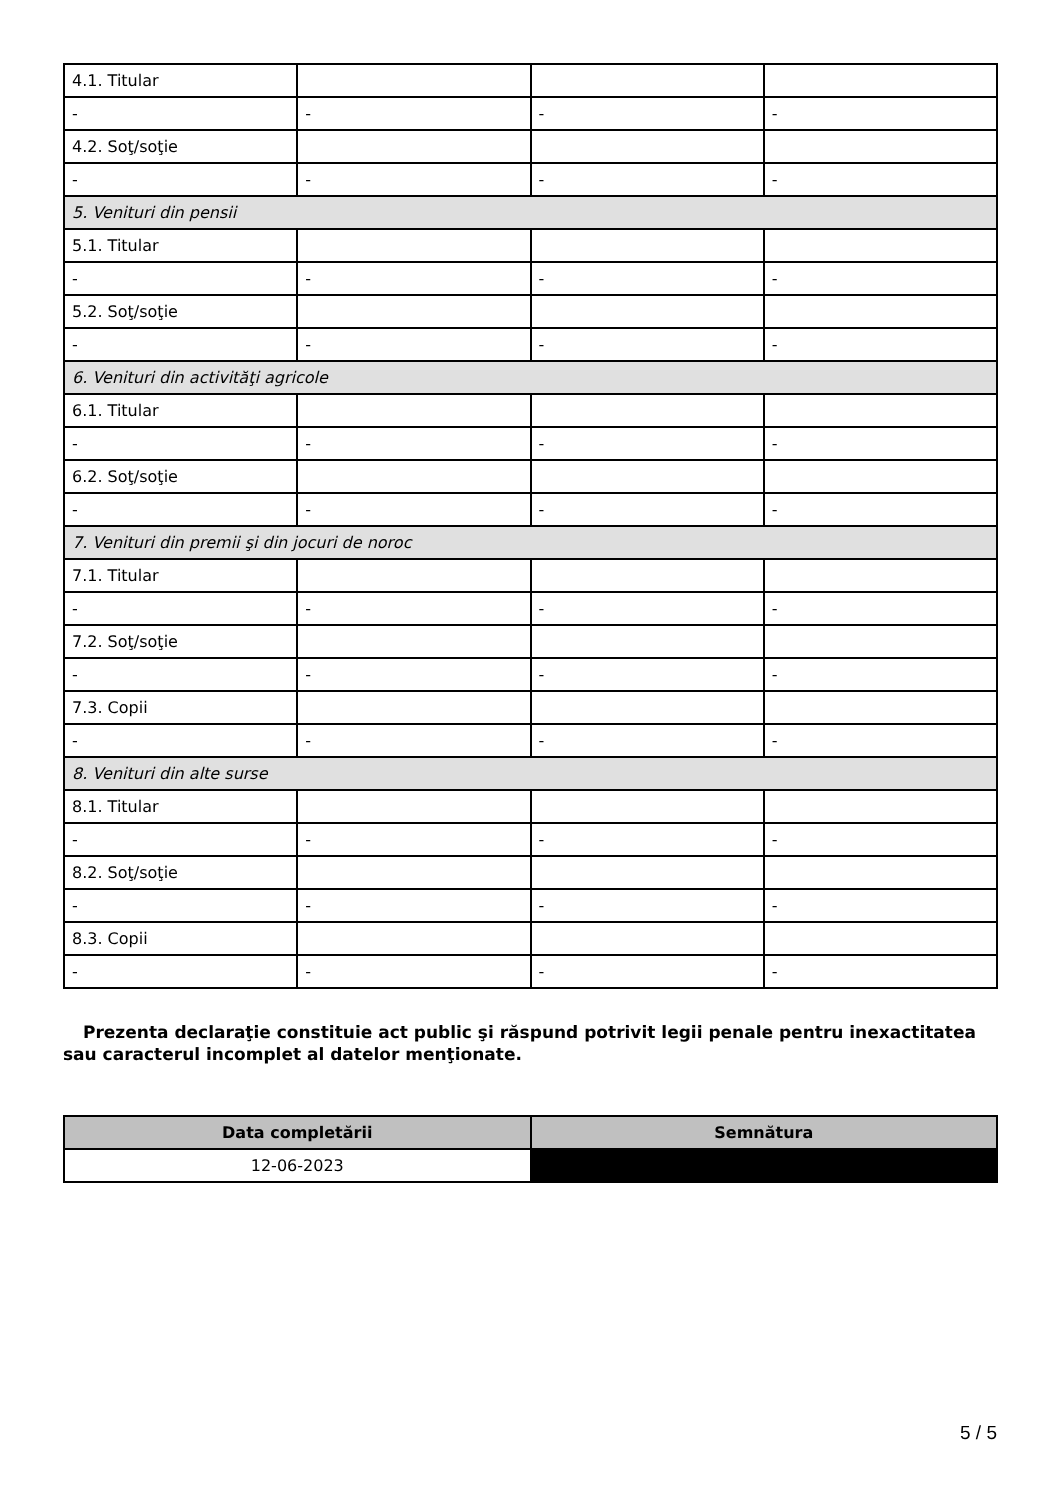| 4.1. Titular | | | |
| - | - | - | - |
| 4.2. Soţ/soţie | | | |
| - | - | - | - |
| 5. Venituri din pensii | | | |
| 5.1. Titular | | | |
| - | - | - | - |
| 5.2. Soţ/soţie | | | |
| - | - | - | - |
| 6. Venituri din activităţi agricole | | | |
| 6.1. Titular | | | |
| - | - | - | - |
| 6.2. Soţ/soţie | | | |
| - | - | - | - |
| 7. Venituri din premii şi din jocuri de noroc | | | |
| 7.1. Titular | | | |
| - | - | - | - |
| 7.2. Soţ/soţie | | | |
| - | - | - | - |
| 7.3. Copii | | | |
| - | - | - | - |
| 8. Venituri din alte surse | | | |
| 8.1. Titular | | | |
| - | - | - | - |
| 8.2. Soţ/soţie | | | |
| - | - | - | - |
| 8.3. Copii | | | |
| - | - | - | - |
Prezenta declaraţie constituie act public şi răspund potrivit legii penale pentru inexactitatea sau caracterul incomplet al datelor menţionate.
| Data completării | Semnătura |
| --- | --- |
| 12-06-2023 | |
5 / 5